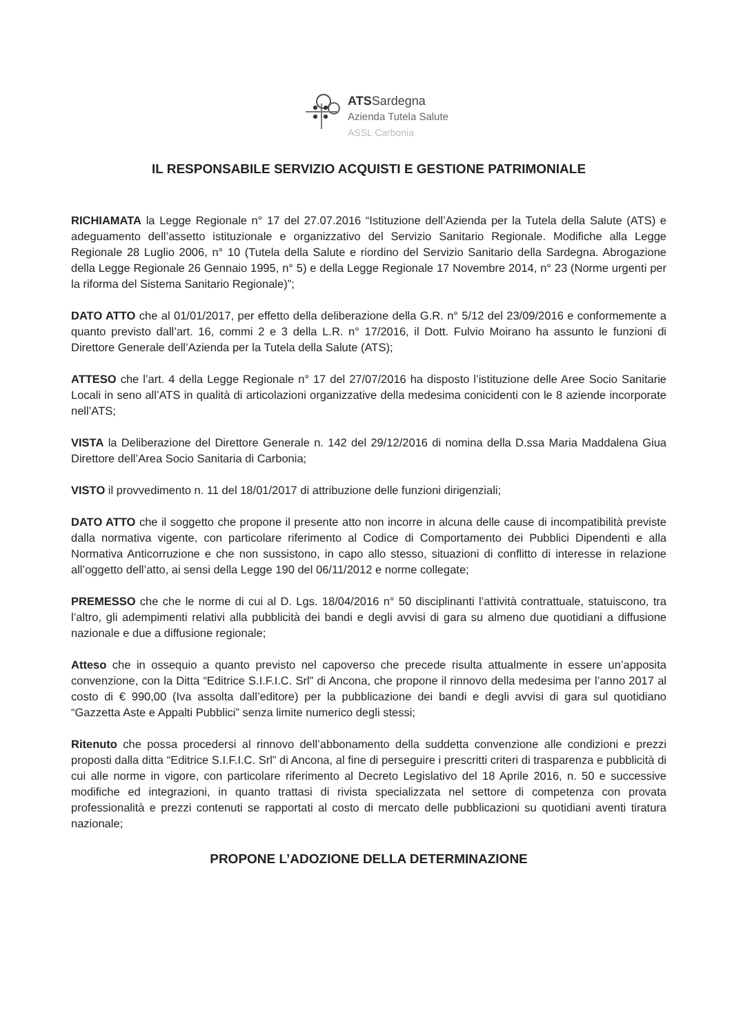ATSSardegna
Azienda Tutela Salute
ASSL Carbonia
IL RESPONSABILE SERVIZIO ACQUISTI E GESTIONE PATRIMONIALE
RICHIAMATA la Legge Regionale n° 17 del 27.07.2016 “Istituzione dell’Azienda per la Tutela della Salute (ATS) e adeguamento dell’assetto istituzionale e organizzativo del Servizio Sanitario Regionale. Modifiche alla Legge Regionale 28 Luglio 2006, n° 10 (Tutela della Salute e riordino del Servizio Sanitario della Sardegna. Abrogazione della Legge Regionale 26 Gennaio 1995, n° 5) e della Legge Regionale 17 Novembre 2014, n° 23 (Norme urgenti per la riforma del Sistema Sanitario Regionale)”;
DATO ATTO che al 01/01/2017, per effetto della deliberazione della G.R. n° 5/12 del 23/09/2016 e conformemente a quanto previsto dall’art. 16, commi 2 e 3 della L.R. n° 17/2016, il Dott. Fulvio Moirano ha assunto le funzioni di Direttore Generale dell’Azienda per la Tutela della Salute (ATS);
ATTESO che l’art. 4 della Legge Regionale n° 17 del 27/07/2016 ha disposto l’istituzione delle Aree Socio Sanitarie Locali in seno all’ATS in qualità di articolazioni organizzative della medesima conicidenti con le 8 aziende incorporate nell’ATS;
VISTA la Deliberazione del Direttore Generale n. 142 del 29/12/2016 di nomina della D.ssa Maria Maddalena Giua Direttore dell’Area Socio Sanitaria di Carbonia;
VISTO il provvedimento n. 11 del 18/01/2017 di attribuzione delle funzioni dirigenziali;
DATO ATTO che il soggetto che propone il presente atto non incorre in alcuna delle cause di incompatibilità previste dalla normativa vigente, con particolare riferimento al Codice di Comportamento dei Pubblici Dipendenti e alla Normativa Anticorruzione e che non sussistono, in capo allo stesso, situazioni di conflitto di interesse in relazione all’oggetto dell’atto, ai sensi della Legge 190 del 06/11/2012 e norme collegate;
PREMESSO che che le norme di cui al D. Lgs. 18/04/2016 n° 50 disciplinanti l’attività contrattuale, statuiscono, tra l’altro, gli adempimenti relativi alla pubblicità dei bandi e degli avvisi di gara su almeno due quotidiani a diffusione nazionale e due a diffusione regionale;
Atteso che in ossequio a quanto previsto nel capoverso che precede risulta attualmente in essere un’apposita convenzione, con la Ditta “Editrice S.I.F.I.C. Srl” di Ancona, che propone il rinnovo della medesima per l’anno 2017 al costo di € 990,00 (Iva assolta dall’editore) per la pubblicazione dei bandi e degli avvisi di gara sul quotidiano “Gazzetta Aste e Appalti Pubblici” senza limite numerico degli stessi;
Ritenuto che possa procedersi al rinnovo dell’abbonamento della suddetta convenzione alle condizioni e prezzi proposti dalla ditta “Editrice S.I.F.I.C. Srl” di Ancona, al fine di perseguire i prescritti criteri di trasparenza e pubblicità di cui alle norme in vigore, con particolare riferimento al Decreto Legislativo del 18 Aprile 2016, n. 50 e successive modifiche ed integrazioni, in quanto trattasi di rivista specializzata nel settore di competenza con provata professionalità e prezzi contenuti se rapportati al costo di mercato delle pubblicazioni su quotidiani aventi tiratura nazionale;
PROPONE L’ADOZIONE DELLA DETERMINAZIONE